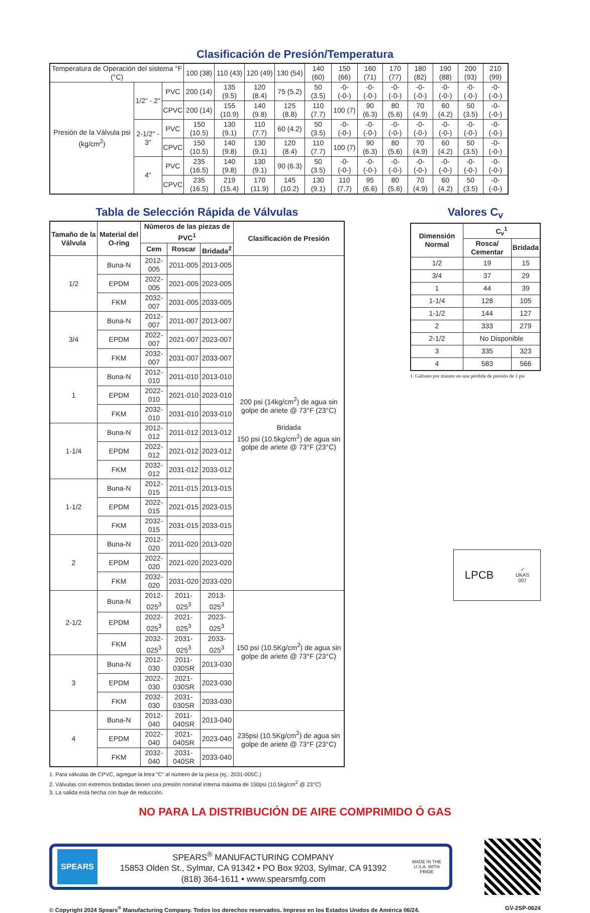Clasificación de Presión/Temperatura
| Temperatura de Operación del sistema °F (°C) | | | 100 (38) | 110 (43) | 120 (49) | 130 (54) | 140 (60) | 150 (66) | 160 (71) | 170 (77) | 180 (82) | 190 (88) | 200 (93) | 210 (99) |
| Presión de la Válvula psi (kg/cm<sup>2</sup>) | 1/2" - 2" | PVC | 200 (14) | 135 (9.5) | 120 (8.4) | 75 (5.2) | 50 (3.5) | -0- (-0-) | -0- (-0-) | -0- (-0-) | -0- (-0-) | -0- (-0-) | -0- (-0-) | -0- (-0-) |
| | | CPVC | 200 (14) | 155 (10.9) | 140 (9.8) | 125 (8.8) | 110 (7.7) | 100 (7) | 90 (6.3) | 80 (5.6) | 70 (4.9) | 60 (4.2) | 50 (3.5) | -0- (-0-) |
| | 2-1/2" - 3" | PVC | 150 (10.5) | 130 (9.1) | 110 (7.7) | 60 (4.2) | 50 (3.5) | -0- (-0-) | -0- (-0-) | -0- (-0-) | -0- (-0-) | -0- (-0-) | -0- (-0-) | -0- (-0-) |
| | | CPVC | 150 (10.5) | 140 (9.8) | 130 (9.1) | 120 (8.4) | 110 (7.7) | 100 (7) | 90 (6.3) | 80 (5.6) | 70 (4.9) | 60 (4.2) | 50 (3.5) | -0- (-0-) |
| | 4" | PVC | 235 (16.5) | 140 (9.8) | 130 (9.1) | 90 (6.3) | 50 (3.5) | -0- (-0-) | -0- (-0-) | -0- (-0-) | -0- (-0-) | -0- (-0-) | -0- (-0-) | -0- (-0-) |
| | | CPVC | 235 (16.5) | 219 (15.4) | 170 (11.9) | 145 (10.2) | 130 (9.1) | 110 (7.7) | 95 (6.6) | 80 (5.6) | 70 (4.9) | 60 (4.2) | 50 (3.5) | -0- (-0-) |
Tabla de Selección Rápida de Válvulas
| Tamaño de la Válvula | Material del O-ring | Números de las piezas de PVC<sup>1</sup> | | | Clasificación de Presión |
| --- | --- | --- | --- | --- | --- |
| | | Cem | Roscar | Bridada<sup>2</sup> | |
| 1/2 | Buna-N | 2012-005 | 2011-005 | 2013-005 | 200 psi (14kg/cm<sup>2</sup>) de agua sin golpe de ariete @ 73°F (23°C) Bridada 150 psi (10.5kg/cm<sup>2</sup>) de agua sin golpe de ariete @ 73°F (23°C) |
| | EPDM | 2022-005 | 2021-005 | 2023-005 | |
| | FKM | 2032-007 | 2031-005 | 2033-005 | |
| 3/4 | Buna-N | 2012-007 | 2011-007 | 2013-007 | |
| | EPDM | 2022-007 | 2021-007 | 2023-007 | |
| | FKM | 2032-007 | 2031-007 | 2033-007 | |
| 1 | Buna-N | 2012-010 | 2011-010 | 2013-010 | |
| | EPDM | 2022-010 | 2021-010 | 2023-010 | |
| | FKM | 2032-010 | 2031-010 | 2033-010 | |
| 1-1/4 | Buna-N | 2012-012 | 2011-012 | 2013-012 | |
| | EPDM | 2022-012 | 2021-012 | 2023-012 | |
| | FKM | 2032-012 | 2031-012 | 2033-012 | |
| 1-1/2 | Buna-N | 2012-015 | 2011-015 | 2013-015 | |
| | EPDM | 2022-015 | 2021-015 | 2023-015 | |
| | FKM | 2032-015 | 2031-015 | 2033-015 | |
| 2 | Buna-N | 2012-020 | 2011-020 | 2013-020 | |
| | EPDM | 2022-020 | 2021-020 | 2023-020 | |
| | FKM | 2032-020 | 2031-020 | 2033-020 | |
| 2-1/2 | Buna-N | 2012-025<sup>3</sup> | 2011-025<sup>3</sup> | 2013-025<sup>3</sup> | 150 psi (10.5Kg/cm<sup>2</sup>) de agua sin golpe de ariete @ 73°F (23°C) |
| | EPDM | 2022-025<sup>3</sup> | 2021-025<sup>3</sup> | 2023-025<sup>3</sup> | |
| | FKM | 2032-025<sup>3</sup> | 2031-025<sup>3</sup> | 2033-025<sup>3</sup> | |
| 3 | Buna-N | 2012-030 | 2011-030SR | 2013-030 | |
| | EPDM | 2022-030 | 2021-030SR | 2023-030 | |
| | FKM | 2032-030 | 2031-030SR | 2033-030 | |
| 4 | Buna-N | 2012-040 | 2011-040SR | 2013-040 | 235psi (10.5Kg/cm<sup>2</sup>) de agua sin golpe de ariete @ 73°F (23°C) |
| | EPDM | 2022-040 | 2021-040SR | 2023-040 | |
| | FKM | 2032-040 | 2031-040SR | 2033-040 | |
1. Para válvulas de CPVC, agregue la letra “C” al número de la pieza (ej.: 2031-005C.)
2. Válvulas con extremos bridadas tienen una presión nominal interna máxima de 150psi (10.5kg/cm<sup>2</sup> @ 23°C)
3. La salida está hecha con buje de reducción.
Valores C<sub>v</sub>
| Dimensión Normal | C<sub>v</sub><sup>1</sup> | |
| --- | --- | --- |
| | Rosca/ Cementar | Bridada |
| 1/2 | 19 | 15 |
| 3/4 | 37 | 29 |
| 1 | 44 | 39 |
| 1-1/4 | 128 | 105 |
| 1-1/2 | 144 | 127 |
| 2 | 333 | 279 |
| 2-1/2 | No Disponible | |
| 3 | 335 | 323 |
| 4 | 583 | 566 |
1. Galones por minuto en una pérdida de presión de 1 psi
LPCB ✓
UKAS
007
NO PARA LA DISTRIBUCIÓN DE AIRE COMPRIMIDO Ó GAS
SPEARS
SPEARS<sup>®</sup> MANUFACTURING COMPANY
15853 Olden St., Sylmar, CA 91342 • PO Box 9203, Sylmar, CA 91392
(818) 364-1611 • www.spearsmfg.com
MADE IN THE U.S.A. WITH PRIDE
© Copyright 2024 Spears<sup>®</sup> Manufacturing Company. Todos los derechos reservados. Impreso en los Estados Unidos de América 06/24. GV-2SP-0624